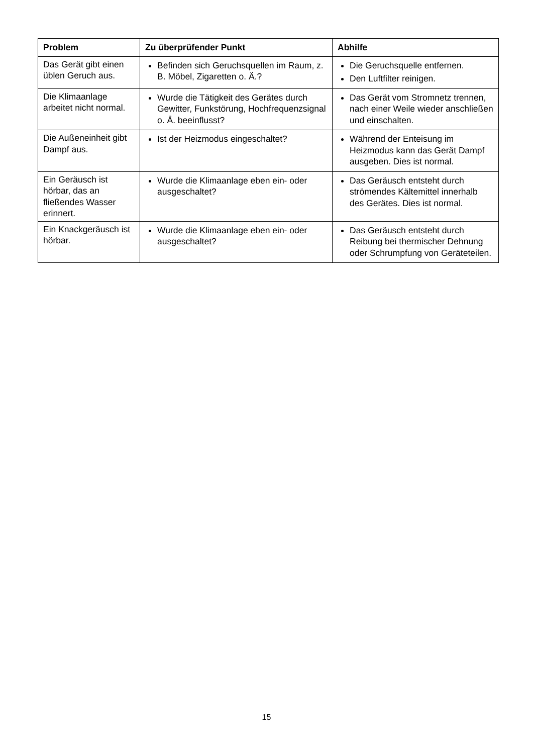| Problem | Zu überprüfender Punkt | Abhilfe |
| --- | --- | --- |
| Das Gerät gibt einen üblen Geruch aus. | Befinden sich Geruchsquellen im Raum, z. B. Möbel, Zigaretten o. Ä.? | Die Geruchsquelle entfernen. Den Luftfilter reinigen. |
| Die Klimaanlage arbeitet nicht normal. | Wurde die Tätigkeit des Gerätes durch Gewitter, Funkstörung, Hochfrequenzsignal o. Ä. beeinflusst? | Das Gerät vom Stromnetz trennen, nach einer Weile wieder anschließen und einschalten. |
| Die Außeneinheit gibt Dampf aus. | Ist der Heizmodus eingeschaltet? | Während der Enteisung im Heizmodus kann das Gerät Dampf ausgeben. Dies ist normal. |
| Ein Geräusch ist hörbar, das an fließendes Wasser erinnert. | Wurde die Klimaanlage eben ein- oder ausgeschaltet? | Das Geräusch entsteht durch strömendes Kältemittel innerhalb des Gerätes. Dies ist normal. |
| Ein Knackgeräusch ist hörbar. | Wurde die Klimaanlage eben ein- oder ausgeschaltet? | Das Geräusch entsteht durch Reibung bei thermischer Dehnung oder Schrumpfung von Geräteteilen. |
15